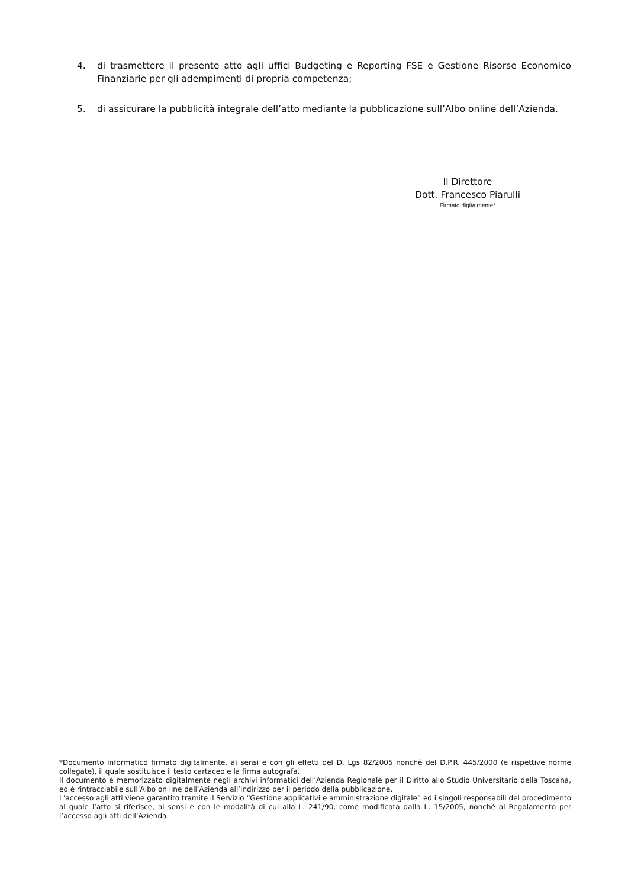4. di trasmettere il presente atto agli uffici Budgeting e Reporting FSE e Gestione Risorse Economico Finanziarie per gli adempimenti di propria competenza;
5. di assicurare la pubblicità integrale dell’atto mediante la pubblicazione sull’Albo online dell’Azienda.
Il Direttore
Dott. Francesco Piarulli
Firmato digitalmente*
*Documento informatico firmato digitalmente, ai sensi e con gli effetti del D. Lgs 82/2005 nonché del D.P.R. 445/2000 (e rispettive norme collegate), il quale sostituisce il testo cartaceo e la firma autografa.
Il documento è memorizzato digitalmente negli archivi informatici dell’Azienda Regionale per il Diritto allo Studio Universitario della Toscana, ed è rintracciabile sull’Albo on line dell’Azienda all’indirizzo per il periodo della pubblicazione.
L’accesso agli atti viene garantito tramite il Servizio “Gestione applicativi e amministrazione digitale” ed i singoli responsabili del procedimento al quale l’atto si riferisce, ai sensi e con le modalità di cui alla L. 241/90, come modificata dalla L. 15/2005, nonché al Regolamento per l’accesso agli atti dell’Azienda.